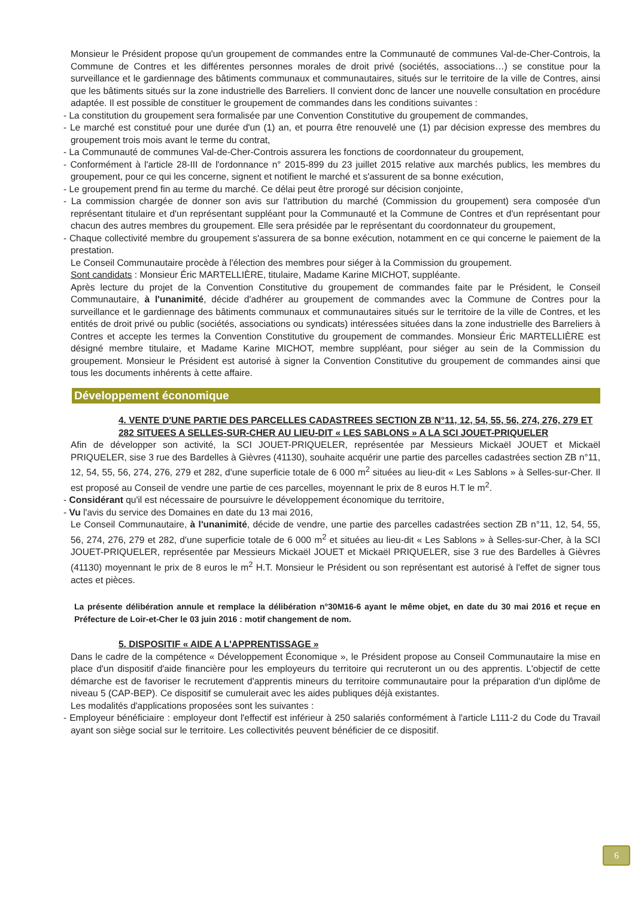Monsieur le Président propose qu'un groupement de commandes entre la Communauté de communes Val-de-Cher-Controis, la Commune de Contres et les différentes personnes morales de droit privé (sociétés, associations…) se constitue pour la surveillance et le gardiennage des bâtiments communaux et communautaires, situés sur le territoire de la ville de Contres, ainsi que les bâtiments situés sur la zone industrielle des Barreliers. Il convient donc de lancer une nouvelle consultation en procédure adaptée. Il est possible de constituer le groupement de commandes dans les conditions suivantes :
- La constitution du groupement sera formalisée par une Convention Constitutive du groupement de commandes,
- Le marché est constitué pour une durée d'un (1) an, et pourra être renouvelé une (1) par décision expresse des membres du groupement trois mois avant le terme du contrat,
- La Communauté de communes Val-de-Cher-Controis assurera les fonctions de coordonnateur du groupement,
- Conformément à l'article 28-III de l'ordonnance n° 2015-899 du 23 juillet 2015 relative aux marchés publics, les membres du groupement, pour ce qui les concerne, signent et notifient le marché et s'assurent de sa bonne exécution,
- Le groupement prend fin au terme du marché. Ce délai peut être prorogé sur décision conjointe,
- La commission chargée de donner son avis sur l'attribution du marché (Commission du groupement) sera composée d'un représentant titulaire et d'un représentant suppléant pour la Communauté et la Commune de Contres et d'un représentant pour chacun des autres membres du groupement. Elle sera présidée par le représentant du coordonnateur du groupement,
- Chaque collectivité membre du groupement s'assurera de sa bonne exécution, notamment en ce qui concerne le paiement de la prestation.
Le Conseil Communautaire procède à l'élection des membres pour siéger à la Commission du groupement.
Sont candidats : Monsieur Éric MARTELLIÈRE, titulaire, Madame Karine MICHOT, suppléante.
Après lecture du projet de la Convention Constitutive du groupement de commandes faite par le Président, le Conseil Communautaire, à l'unanimité, décide d'adhérer au groupement de commandes avec la Commune de Contres pour la surveillance et le gardiennage des bâtiments communaux et communautaires situés sur le territoire de la ville de Contres, et les entités de droit privé ou public (sociétés, associations ou syndicats) intéressées situées dans la zone industrielle des Barreliers à Contres et accepte les termes la Convention Constitutive du groupement de commandes. Monsieur Éric MARTELLIÈRE est désigné membre titulaire, et Madame Karine MICHOT, membre suppléant, pour siéger au sein de la Commission du groupement. Monsieur le Président est autorisé à signer la Convention Constitutive du groupement de commandes ainsi que tous les documents inhérents à cette affaire.
Développement économique
4. VENTE D'UNE PARTIE DES PARCELLES CADASTREES SECTION ZB N°11, 12, 54, 55, 56, 274, 276, 279 ET 282 SITUEES A SELLES-SUR-CHER AU LIEU-DIT « LES SABLONS » A LA SCI JOUET-PRIQUELER
Afin de développer son activité, la SCI JOUET-PRIQUELER, représentée par Messieurs Mickaël JOUET et Mickaël PRIQUELER, sise 3 rue des Bardelles à Gièvres (41130), souhaite acquérir une partie des parcelles cadastrées section ZB n°11, 12, 54, 55, 56, 274, 276, 279 et 282, d'une superficie totale de 6 000 m<sup>2</sup> situées au lieu-dit « Les Sablons » à Selles-sur-Cher. Il est proposé au Conseil de vendre une partie de ces parcelles, moyennant le prix de 8 euros H.T le m<sup>2</sup>.
- Considérant qu'il est nécessaire de poursuivre le développement économique du territoire,
- Vu l'avis du service des Domaines en date du 13 mai 2016,
Le Conseil Communautaire, à l'unanimité, décide de vendre, une partie des parcelles cadastrées section ZB n°11, 12, 54, 55, 56, 274, 276, 279 et 282, d'une superficie totale de 6 000 m<sup>2</sup> et situées au lieu-dit « Les Sablons » à Selles-sur-Cher, à la SCI JOUET-PRIQUELER, représentée par Messieurs Mickaël JOUET et Mickaël PRIQUELER, sise 3 rue des Bardelles à Gièvres (41130) moyennant le prix de 8 euros le m<sup>2</sup> H.T. Monsieur le Président ou son représentant est autorisé à l'effet de signer tous actes et pièces.
La présente délibération annule et remplace la délibération n°30M16-6 ayant le même objet, en date du 30 mai 2016 et reçue en Préfecture de Loir-et-Cher le 03 juin 2016 : motif changement de nom.
5. DISPOSITIF « AIDE A L'APPRENTISSAGE »
Dans le cadre de la compétence « Développement Économique », le Président propose au Conseil Communautaire la mise en place d'un dispositif d'aide financière pour les employeurs du territoire qui recruteront un ou des apprentis. L'objectif de cette démarche est de favoriser le recrutement d'apprentis mineurs du territoire communautaire pour la préparation d'un diplôme de niveau 5 (CAP-BEP). Ce dispositif se cumulerait avec les aides publiques déjà existantes.
Les modalités d'applications proposées sont les suivantes :
- Employeur bénéficiaire : employeur dont l'effectif est inférieur à 250 salariés conformément à l'article L111-2 du Code du Travail ayant son siège social sur le territoire. Les collectivités peuvent bénéficier de ce dispositif.
6